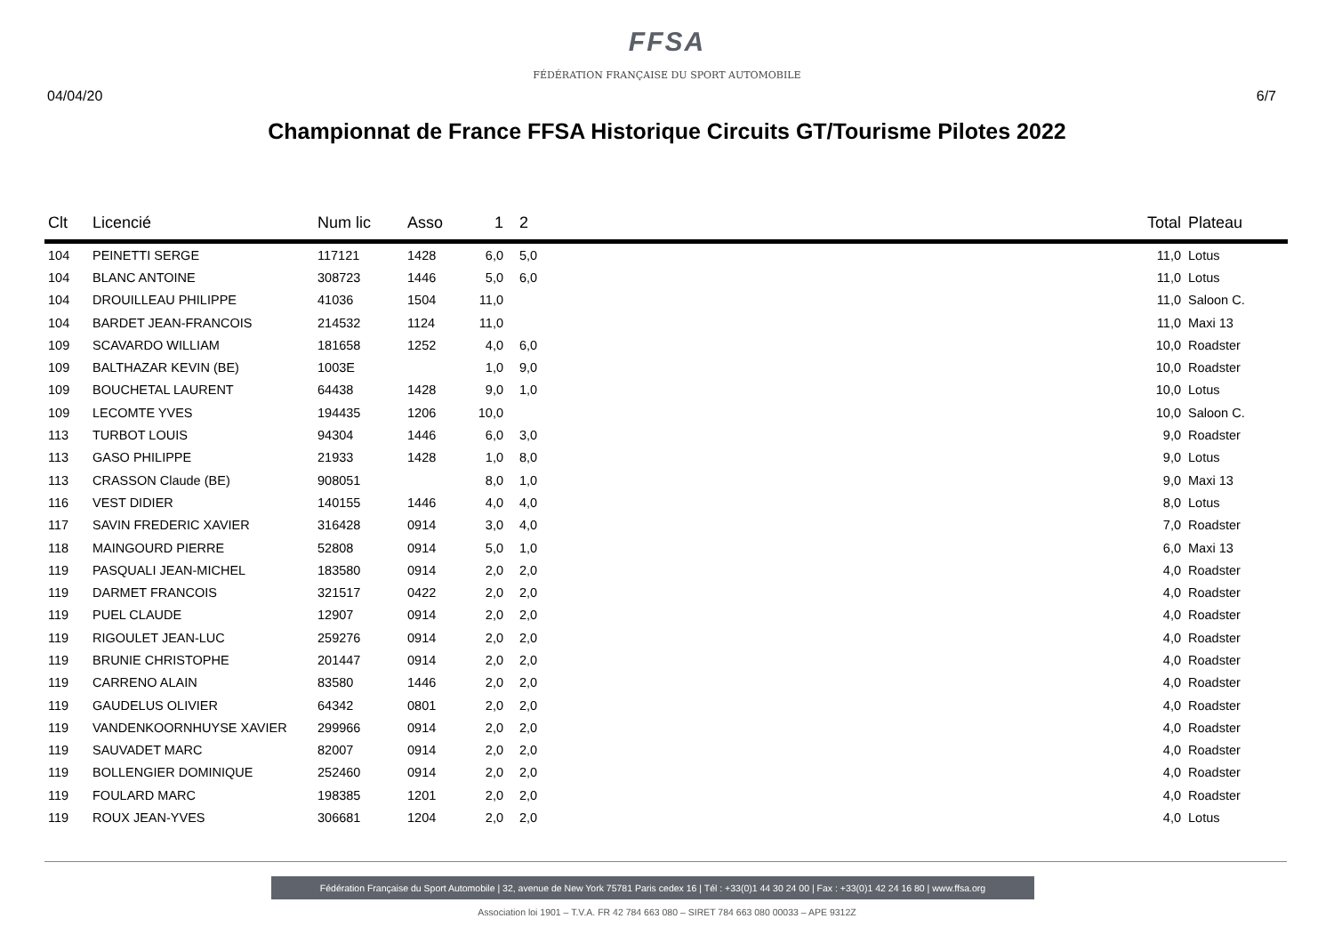FFSA
FÉDÉRATION FRANÇAISE DU SPORT AUTOMOBILE
04/04/20 6/7
Championnat de France FFSA Historique Circuits GT/Tourisme Pilotes 2022
| Clt | Licencié | Num lic | Asso | 1 | 2 | | Total | Plateau |
| --- | --- | --- | --- | --- | --- | --- | --- | --- |
| 104 | PEINETTI SERGE | 117121 | 1428 | 6,0 | 5,0 | | 11,0 | Lotus |
| 104 | BLANC ANTOINE | 308723 | 1446 | 5,0 | 6,0 | | 11,0 | Lotus |
| 104 | DROUILLEAU PHILIPPE | 41036 | 1504 | 11,0 | | | 11,0 | Saloon C. |
| 104 | BARDET JEAN-FRANCOIS | 214532 | 1124 | 11,0 | | | 11,0 | Maxi 13 |
| 109 | SCAVARDO WILLIAM | 181658 | 1252 | 4,0 | 6,0 | | 10,0 | Roadster |
| 109 | BALTHAZAR KEVIN (BE) | 1003E | | 1,0 | 9,0 | | 10,0 | Roadster |
| 109 | BOUCHETAL LAURENT | 64438 | 1428 | 9,0 | 1,0 | | 10,0 | Lotus |
| 109 | LECOMTE YVES | 194435 | 1206 | 10,0 | | | 10,0 | Saloon C. |
| 113 | TURBOT LOUIS | 94304 | 1446 | 6,0 | 3,0 | | 9,0 | Roadster |
| 113 | GASO PHILIPPE | 21933 | 1428 | 1,0 | 8,0 | | 9,0 | Lotus |
| 113 | CRASSON Claude (BE) | 908051 | | 8,0 | 1,0 | | 9,0 | Maxi 13 |
| 116 | VEST DIDIER | 140155 | 1446 | 4,0 | 4,0 | | 8,0 | Lotus |
| 117 | SAVIN FREDERIC XAVIER | 316428 | 0914 | 3,0 | 4,0 | | 7,0 | Roadster |
| 118 | MAINGOURD PIERRE | 52808 | 0914 | 5,0 | 1,0 | | 6,0 | Maxi 13 |
| 119 | PASQUALI JEAN-MICHEL | 183580 | 0914 | 2,0 | 2,0 | | 4,0 | Roadster |
| 119 | DARMET FRANCOIS | 321517 | 0422 | 2,0 | 2,0 | | 4,0 | Roadster |
| 119 | PUEL CLAUDE | 12907 | 0914 | 2,0 | 2,0 | | 4,0 | Roadster |
| 119 | RIGOULET JEAN-LUC | 259276 | 0914 | 2,0 | 2,0 | | 4,0 | Roadster |
| 119 | BRUNIE CHRISTOPHE | 201447 | 0914 | 2,0 | 2,0 | | 4,0 | Roadster |
| 119 | CARRENO ALAIN | 83580 | 1446 | 2,0 | 2,0 | | 4,0 | Roadster |
| 119 | GAUDELUS OLIVIER | 64342 | 0801 | 2,0 | 2,0 | | 4,0 | Roadster |
| 119 | VANDENKOORNHUYSE XAVIER | 299966 | 0914 | 2,0 | 2,0 | | 4,0 | Roadster |
| 119 | SAUVADET MARC | 82007 | 0914 | 2,0 | 2,0 | | 4,0 | Roadster |
| 119 | BOLLENGIER DOMINIQUE | 252460 | 0914 | 2,0 | 2,0 | | 4,0 | Roadster |
| 119 | FOULARD MARC | 198385 | 1201 | 2,0 | 2,0 | | 4,0 | Roadster |
| 119 | ROUX JEAN-YVES | 306681 | 1204 | 2,0 | 2,0 | | 4,0 | Lotus |
Fédération Française du Sport Automobile | 32, avenue de New York 75781 Paris cedex 16 | Tél : +33(0)1 44 30 24 00 | Fax : +33(0)1 42 24 16 80 | www.ffsa.org
Association loi 1901 – T.V.A. FR 42 784 663 080 – SIRET 784 663 080 00033 – APE 9312Z